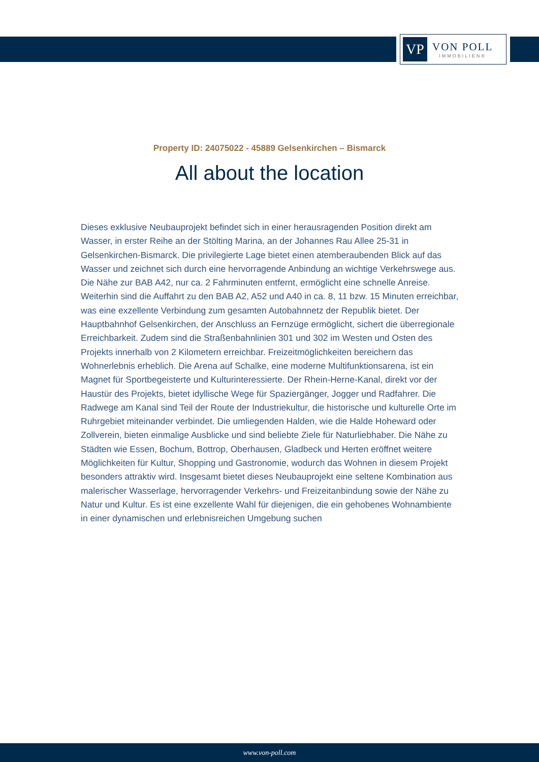VP
VON POLL
IMMOBILIEN®
Property ID: 24075022 - 45889 Gelsenkirchen – Bismarck
All about the location
Dieses exklusive Neubauprojekt befindet sich in einer herausragenden Position direkt am Wasser, in erster Reihe an der Stölting Marina, an der Johannes Rau Allee 25-31 in Gelsenkirchen-Bismarck. Die privilegierte Lage bietet einen atemberaubenden Blick auf das Wasser und zeichnet sich durch eine hervorragende Anbindung an wichtige Verkehrswege aus. Die Nähe zur BAB A42, nur ca. 2 Fahrminuten entfernt, ermöglicht eine schnelle Anreise. Weiterhin sind die Auffahrt zu den BAB A2, A52 und A40 in ca. 8, 11 bzw. 15 Minuten erreichbar, was eine exzellente Verbindung zum gesamten Autobahnnetz der Republik bietet. Der Hauptbahnhof Gelsenkirchen, der Anschluss an Fernzüge ermöglicht, sichert die überregionale Erreichbarkeit. Zudem sind die Straßenbahnlinien 301 und 302 im Westen und Osten des Projekts innerhalb von 2 Kilometern erreichbar. Freizeitmöglichkeiten bereichern das Wohnerlebnis erheblich. Die Arena auf Schalke, eine moderne Multifunktionsarena, ist ein Magnet für Sportbegeisterte und Kulturinteressierte. Der Rhein-Herne-Kanal, direkt vor der Haustür des Projekts, bietet idyllische Wege für Spaziergänger, Jogger und Radfahrer. Die Radwege am Kanal sind Teil der Route der Industriekultur, die historische und kulturelle Orte im Ruhrgebiet miteinander verbindet. Die umliegenden Halden, wie die Halde Hoheward oder Zollverein, bieten einmalige Ausblicke und sind beliebte Ziele für Naturliebhaber. Die Nähe zu Städten wie Essen, Bochum, Bottrop, Oberhausen, Gladbeck und Herten eröffnet weitere Möglichkeiten für Kultur, Shopping und Gastronomie, wodurch das Wohnen in diesem Projekt besonders attraktiv wird. Insgesamt bietet dieses Neubauprojekt eine seltene Kombination aus malerischer Wasserlage, hervorragender Verkehrs- und Freizeitanbindung sowie der Nähe zu Natur und Kultur. Es ist eine exzellente Wahl für diejenigen, die ein gehobenes Wohnambiente in einer dynamischen und erlebnisreichen Umgebung suchen
www.von-poll.com